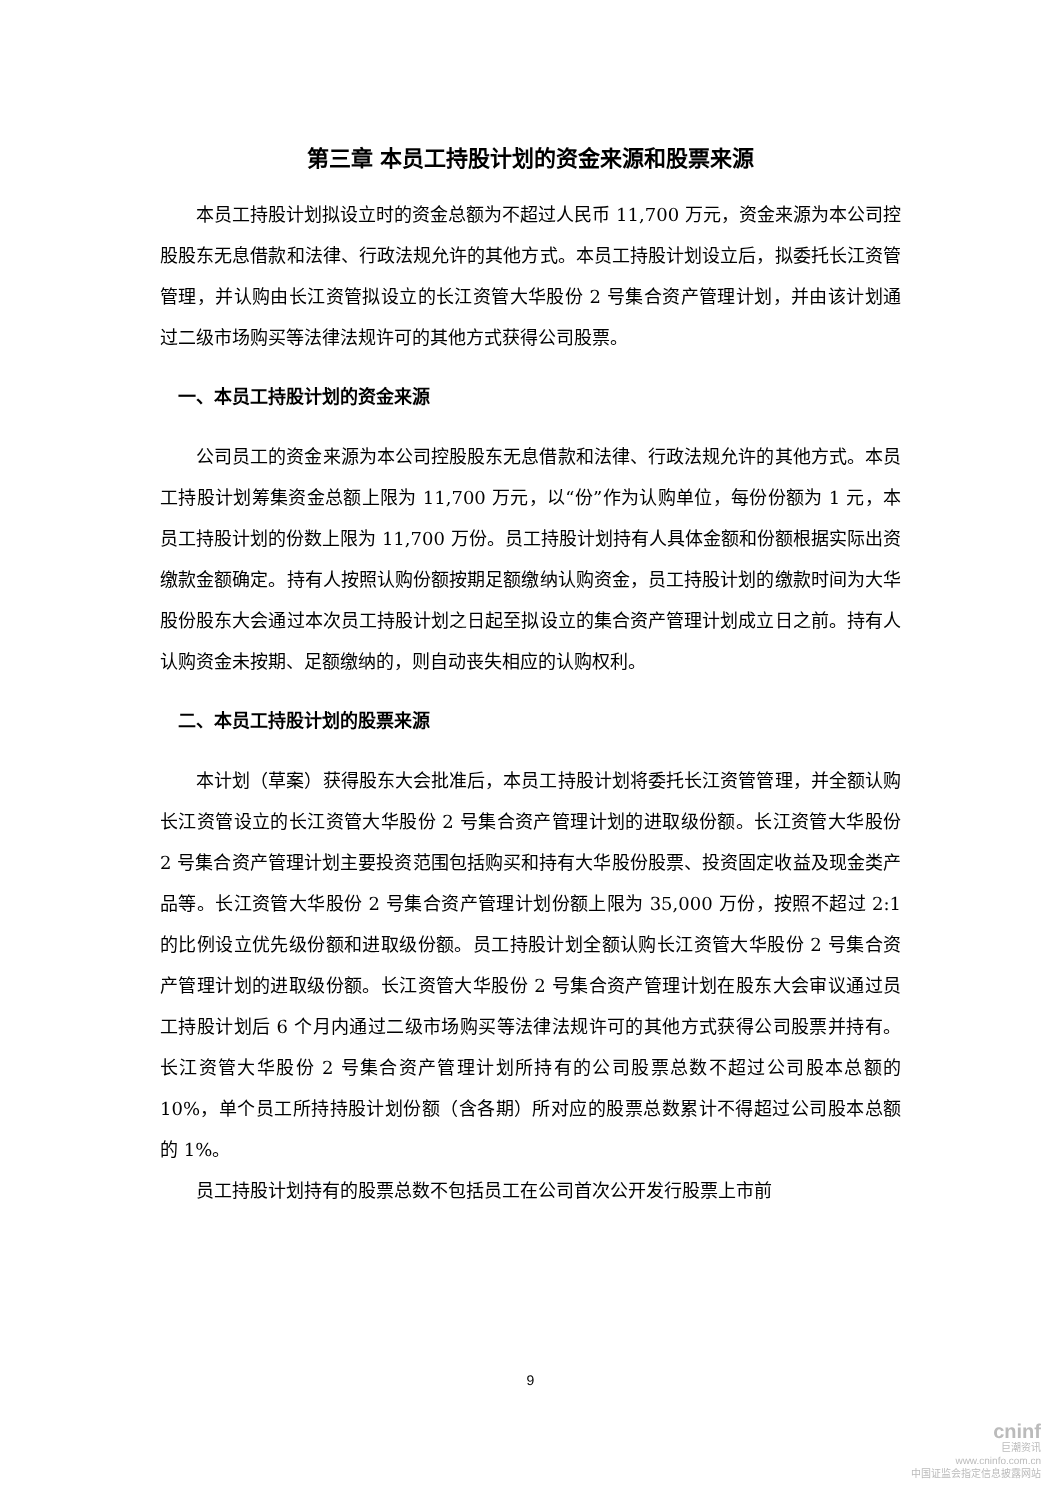第三章 本员工持股计划的资金来源和股票来源
本员工持股计划拟设立时的资金总额为不超过人民币 11,700 万元，资金来源为本公司控股股东无息借款和法律、行政法规允许的其他方式。本员工持股计划设立后，拟委托长江资管管理，并认购由长江资管拟设立的长江资管大华股份 2 号集合资产管理计划，并由该计划通过二级市场购买等法律法规许可的其他方式获得公司股票。
一、本员工持股计划的资金来源
公司员工的资金来源为本公司控股股东无息借款和法律、行政法规允许的其他方式。本员工持股计划筹集资金总额上限为 11,700 万元，以“份”作为认购单位，每份份额为 1 元，本员工持股计划的份数上限为 11,700 万份。员工持股计划持有人具体金额和份额根据实际出资缴款金额确定。持有人按照认购份额按期足额缴纳认购资金，员工持股计划的缴款时间为大华股份股东大会通过本次员工持股计划之日起至拟设立的集合资产管理计划成立日之前。持有人认购资金未按期、足额缴纳的，则自动丧失相应的认购权利。
二、本员工持股计划的股票来源
本计划（草案）获得股东大会批准后，本员工持股计划将委托长江资管管理，并全额认购长江资管设立的长江资管大华股份 2 号集合资产管理计划的进取级份额。长江资管大华股份 2 号集合资产管理计划主要投资范围包括购买和持有大华股份股票、投资固定收益及现金类产品等。长江资管大华股份 2 号集合资产管理计划份额上限为 35,000 万份，按照不超过 2:1 的比例设立优先级份额和进取级份额。员工持股计划全额认购长江资管大华股份 2 号集合资产管理计划的进取级份额。长江资管大华股份 2 号集合资产管理计划在股东大会审议通过员工持股计划后 6 个月内通过二级市场购买等法律法规许可的其他方式获得公司股票并持有。长江资管大华股份 2 号集合资产管理计划所持有的公司股票总数不超过公司股本总额的 10%，单个员工所持持股计划份额（含各期）所对应的股票总数累计不得超过公司股本总额的 1%。
员工持股计划持有的股票总数不包括员工在公司首次公开发行股票上市前
9
cninf
巨潮资讯
www.cninfo.com.cn
中国证监会指定信息披露网站